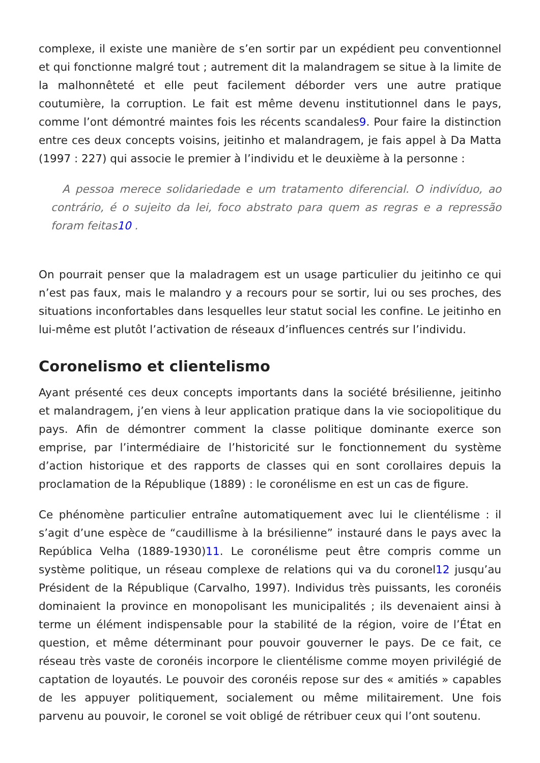complexe, il existe une manière de s’en sortir par un expédient peu conventionnel et qui fonctionne malgré tout ; autrement dit la malandragem se situe à la limite de la malhonnêteté et elle peut facilement déborder vers une autre pratique coutumière, la corruption. Le fait est même devenu institutionnel dans le pays, comme l’ont démontré maintes fois les récents scandales9. Pour faire la distinction entre ces deux concepts voisins, jeitinho et malandragem, je fais appel à Da Matta (1997 : 227) qui associe le premier à l’individu et le deuxième à la personne :
A pessoa merece solidariedade e um tratamento diferencial. O indivíduo, ao contrário, é o sujeito da lei, foco abstrato para quem as regras e a repressão foram feitas10 .
On pourrait penser que la maladragem est un usage particulier du jeitinho ce qui n’est pas faux, mais le malandro y a recours pour se sortir, lui ou ses proches, des situations inconfortables dans lesquelles leur statut social les confine. Le jeitinho en lui-même est plutôt l’activation de réseaux d’influences centrés sur l’individu.
Coronelismo et clientelismo
Ayant présenté ces deux concepts importants dans la société brésilienne, jeitinho et malandragem, j’en viens à leur application pratique dans la vie sociopolitique du pays. Afin de démontrer comment la classe politique dominante exerce son emprise, par l’intermédiaire de l’historicité sur le fonctionnement du système d’action historique et des rapports de classes qui en sont corollaires depuis la proclamation de la République (1889) : le coronélisme en est un cas de figure.
Ce phénomène particulier entraîne automatiquement avec lui le clientélisme : il s’agit d’une espèce de “caudillisme à la brésilienne” instauré dans le pays avec la República Velha (1889-1930)11. Le coronélisme peut être compris comme un système politique, un réseau complexe de relations qui va du coronel12 jusqu’au Président de la République (Carvalho, 1997). Individus très puissants, les coronéis dominaient la province en monopolisant les municipalités ; ils devenaient ainsi à terme un élément indispensable pour la stabilité de la région, voire de l’État en question, et même déterminant pour pouvoir gouverner le pays. De ce fait, ce réseau très vaste de coronéis incorpore le clientélisme comme moyen privilégié de captation de loyautés. Le pouvoir des coronéis repose sur des « amitiés » capables de les appuyer politiquement, socialement ou même militairement. Une fois parvenu au pouvoir, le coronel se voit obligé de rétribuer ceux qui l’ont soutenu.